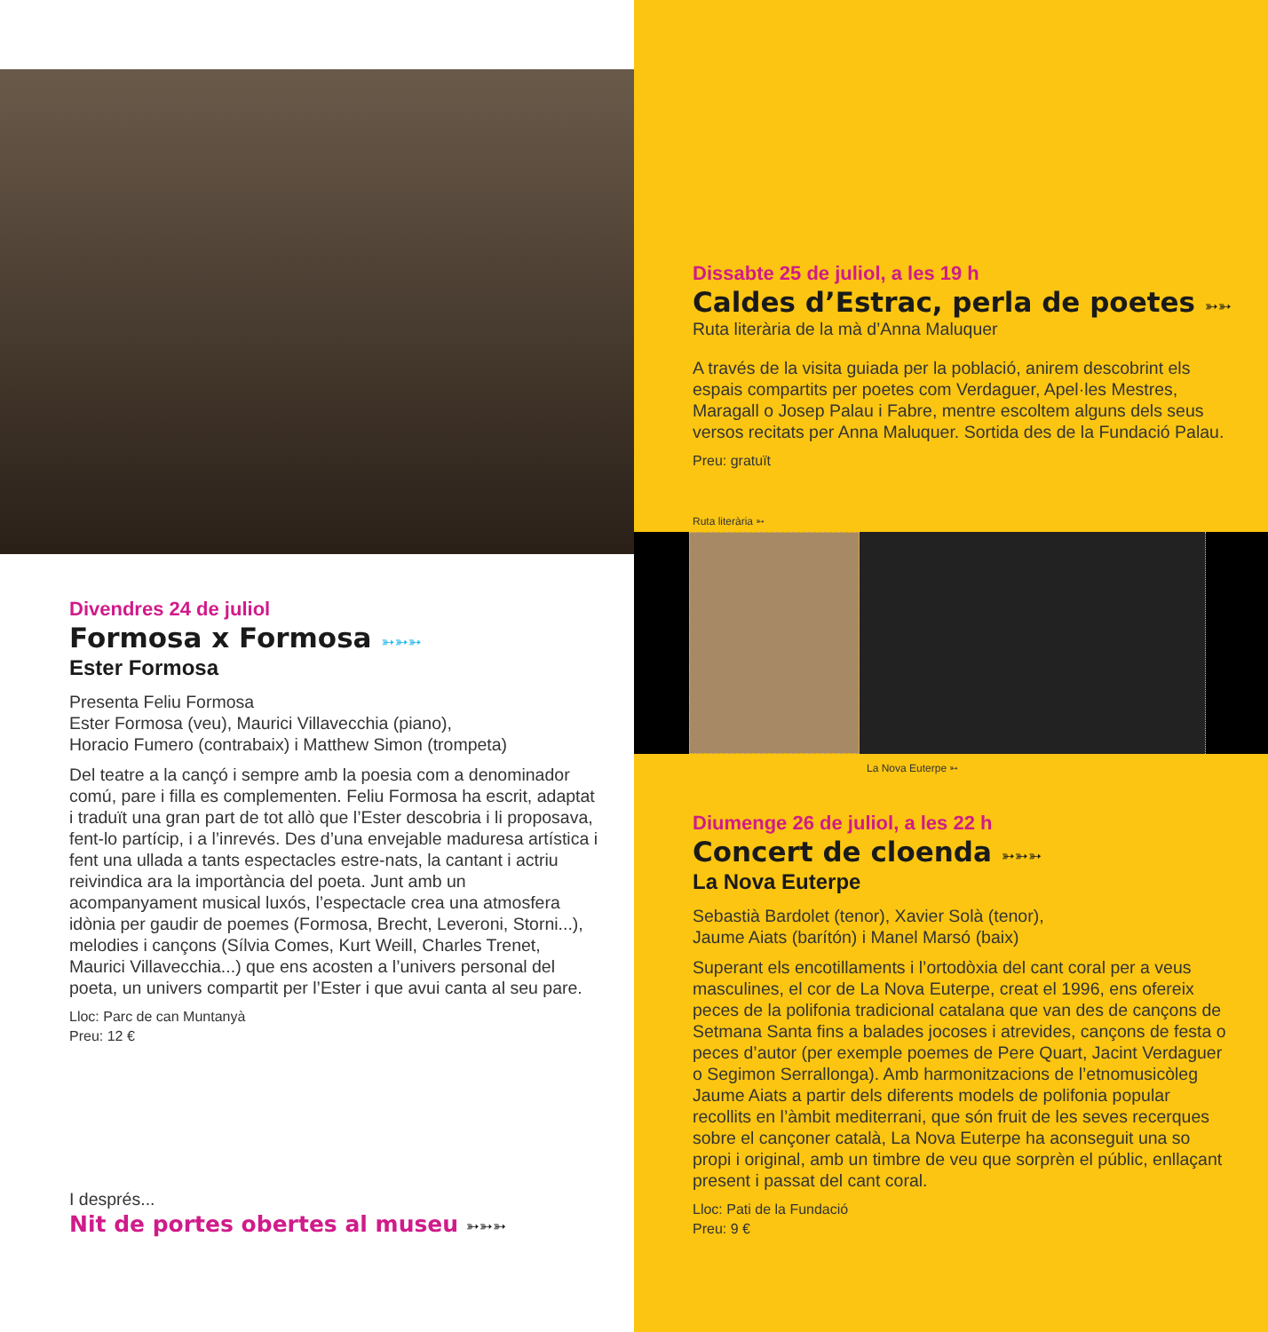Divendres 24 de juliol
Formosa x Formosa ➳➳➳
Ester Formosa
Presenta Feliu Formosa
Ester Formosa (veu), Maurici Villavecchia (piano),
Horacio Fumero (contrabaix) i Matthew Simon (trompeta)
Del teatre a la cançó i sempre amb la poesia com a denominador comú, pare i filla es complementen. Feliu Formosa ha escrit, adaptat i traduït una gran part de tot allò que l’Ester descobria i li proposava, fent-lo partícip, i a l’inrevés. Des d’una envejable maduresa artística i fent una ullada a tants espectacles estre-nats, la cantant i actriu reivindica ara la importància del poeta. Junt amb un acompanyament musical luxós, l’espectacle crea una atmosfera idònia per gaudir de poemes (Formosa, Brecht, Leveroni, Storni...), melodies i cançons (Sílvia Comes, Kurt Weill, Charles Trenet, Maurici Villavecchia...) que ens acosten a l’univers personal del poeta, un univers compartit per l’Ester i que avui canta al seu pare.
Lloc: Parc de can Muntanyà
Preu: 12 €
I després...
Nit de portes obertes al museu ➳➳➳
Dissabte 25 de juliol, a les 19 h
Caldes d’Estrac, perla de poetes ➳➳
Ruta literària de la mà d’Anna Maluquer
A través de la visita guiada per la població, anirem descobrint els espais compartits per poetes com Verdaguer, Apel·les Mestres, Maragall o Josep Palau i Fabre, mentre escoltem alguns dels seus versos recitats per Anna Maluquer. Sortida des de la Fundació Palau.
Preu: gratuït
Ruta literària ➳
La Nova Euterpe ➳
Diumenge 26 de juliol, a les 22 h
Concert de cloenda ➳➳➳
La Nova Euterpe
Sebastià Bardolet (tenor), Xavier Solà (tenor),
Jaume Aiats (barítón) i Manel Marsó (baix)
Superant els encotillaments i l’ortodòxia del cant coral per a veus masculines, el cor de La Nova Euterpe, creat el 1996, ens ofereix peces de la polifonia tradicional catalana que van des de cançons de Setmana Santa fins a balades jocoses i atrevides, cançons de festa o peces d’autor (per exemple poemes de Pere Quart, Jacint Verdaguer o Segimon Serrallonga). Amb harmonitzacions de l’etnomusicòleg Jaume Aiats a partir dels diferents models de polifonia popular recollits en l’àmbit mediterrani, que són fruit de les seves recerques sobre el cançoner català, La Nova Euterpe ha aconseguit una so propi i original, amb un timbre de veu que sorprèn el públic, enllaçant present i passat del cant coral.
Lloc: Pati de la Fundació
Preu: 9 €